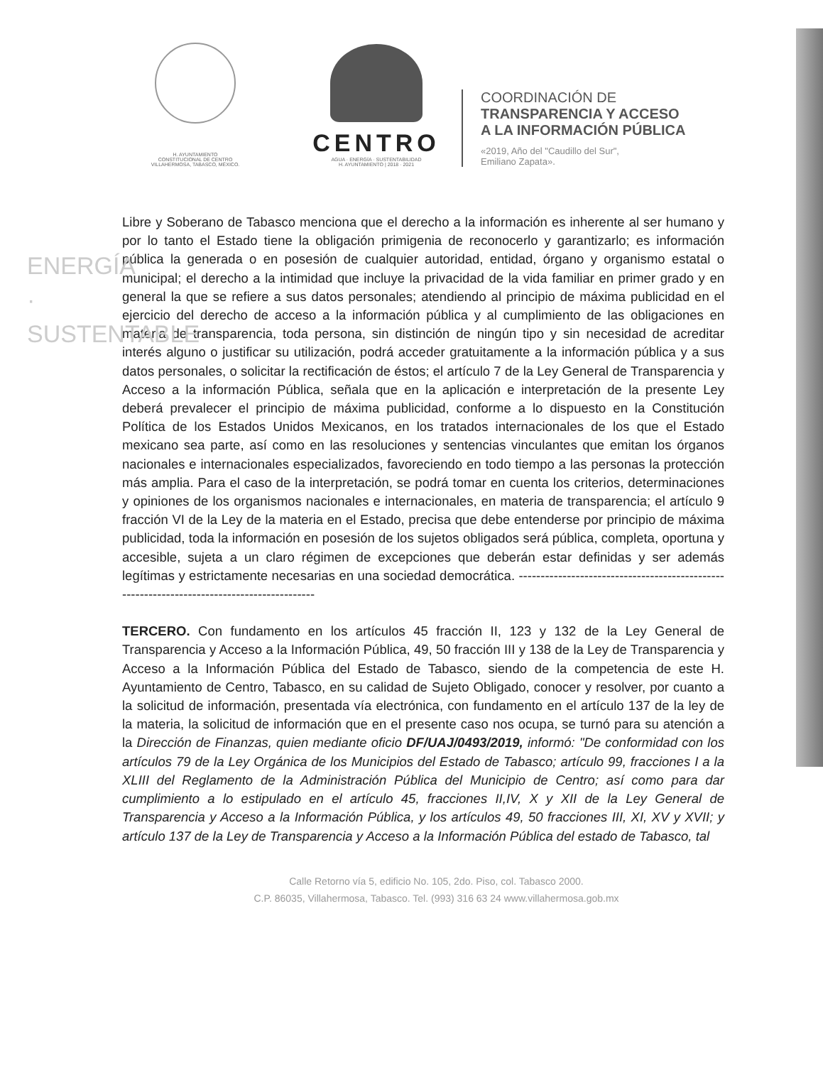ENERGÍA · SUSTENTABLE
H. AYUNTAMIENTO
CONSTITUCIONAL DE CENTRO
VILLAHERMOSA, TABASCO, MÉXICO.
CENTRO
AGUA · ENERGÍA · SUSTENTABILIDAD
H. AYUNTAMIENTO | 2018 · 2021
COORDINACIÓN DE
TRANSPARENCIA Y ACCESO
A LA INFORMACIÓN PÚBLICA
«2019, Año del "Caudillo del Sur",
Emiliano Zapata».
Libre y Soberano de Tabasco menciona que el derecho a la información es inherente al ser humano y por lo tanto el Estado tiene la obligación primigenia de reconocerlo y garantizarlo; es información pública la generada o en posesión de cualquier autoridad, entidad, órgano y organismo estatal o municipal; el derecho a la intimidad que incluye la privacidad de la vida familiar en primer grado y en general la que se refiere a sus datos personales; atendiendo al principio de máxima publicidad en el ejercicio del derecho de acceso a la información pública y al cumplimiento de las obligaciones en materia de transparencia, toda persona, sin distinción de ningún tipo y sin necesidad de acreditar interés alguno o justificar su utilización, podrá acceder gratuitamente a la información pública y a sus datos personales, o solicitar la rectificación de éstos; el artículo 7 de la Ley General de Transparencia y Acceso a la información Pública, señala que en la aplicación e interpretación de la presente Ley deberá prevalecer el principio de máxima publicidad, conforme a lo dispuesto en la Constitución Política de los Estados Unidos Mexicanos, en los tratados internacionales de los que el Estado mexicano sea parte, así como en las resoluciones y sentencias vinculantes que emitan los órganos nacionales e internacionales especializados, favoreciendo en todo tiempo a las personas la protección más amplia. Para el caso de la interpretación, se podrá tomar en cuenta los criterios, determinaciones y opiniones de los organismos nacionales e internacionales, en materia de transparencia; el artículo 9 fracción VI de la Ley de la materia en el Estado, precisa que debe entenderse por principio de máxima publicidad, toda la información en posesión de los sujetos obligados será pública, completa, oportuna y accesible, sujeta a un claro régimen de excepciones que deberán estar definidas y ser además legítimas y estrictamente necesarias en una sociedad democrática. -------------------------------------------------------------------------------------------
TERCERO. Con fundamento en los artículos 45 fracción II, 123 y 132 de la Ley General de Transparencia y Acceso a la Información Pública, 49, 50 fracción III y 138 de la Ley de Transparencia y Acceso a la Información Pública del Estado de Tabasco, siendo de la competencia de este H. Ayuntamiento de Centro, Tabasco, en su calidad de Sujeto Obligado, conocer y resolver, por cuanto a la solicitud de información, presentada vía electrónica, con fundamento en el artículo 137 de la ley de la materia, la solicitud de información que en el presente caso nos ocupa, se turnó para su atención a la Dirección de Finanzas, quien mediante oficio DF/UAJ/0493/2019, informó: "De conformidad con los artículos 79 de la Ley Orgánica de los Municipios del Estado de Tabasco; artículo 99, fracciones I a la XLIII del Reglamento de la Administración Pública del Municipio de Centro; así como para dar cumplimiento a lo estipulado en el artículo 45, fracciones II,IV, X y XII de la Ley General de Transparencia y Acceso a la Información Pública, y los artículos 49, 50 fracciones III, XI, XV y XVII; y artículo 137 de la Ley de Transparencia y Acceso a la Información Pública del estado de Tabasco, tal
Calle Retorno vía 5, edificio No. 105, 2do. Piso, col. Tabasco 2000.
C.P. 86035, Villahermosa, Tabasco. Tel. (993) 316 63 24 www.villahermosa.gob.mx